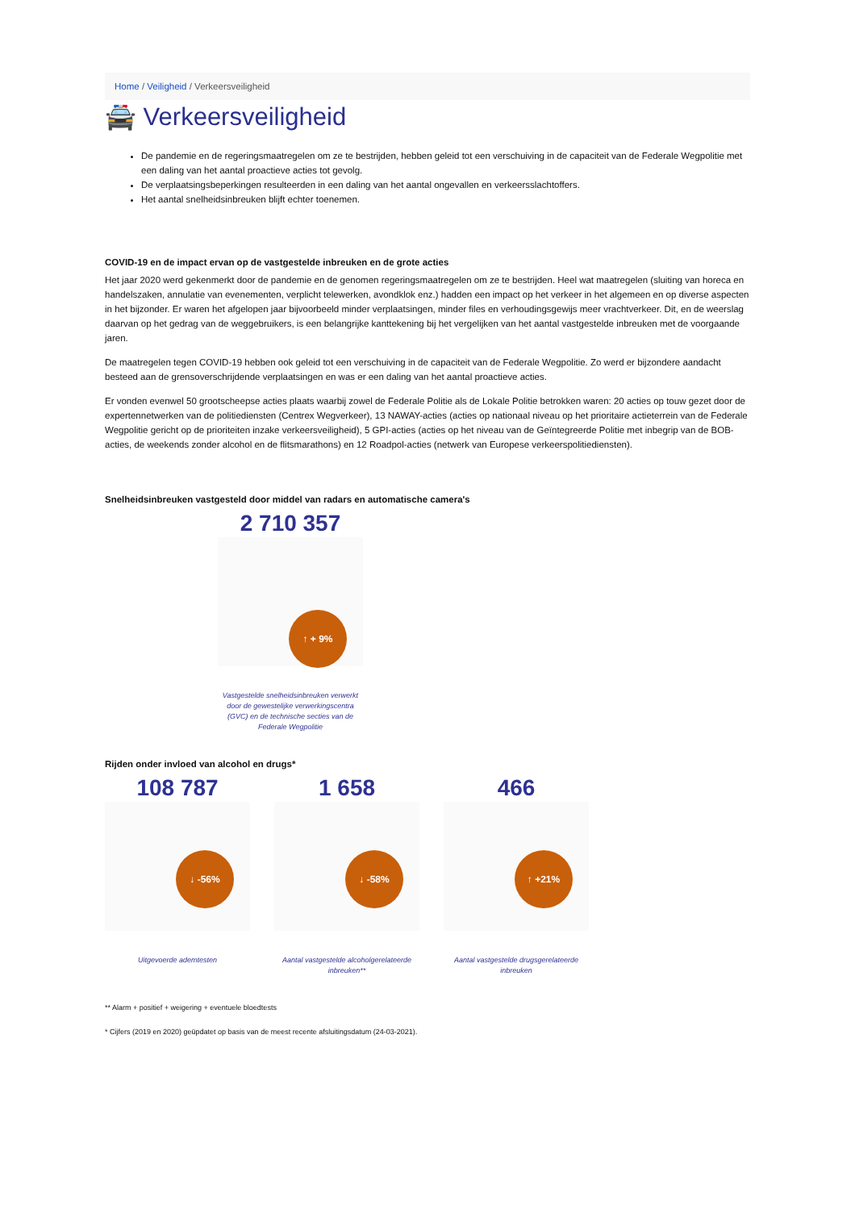Home / Veiligheid / Verkeersveiligheid
🚔 Verkeersveiligheid
De pandemie en de regeringsmaatregelen om ze te bestrijden, hebben geleid tot een verschuiving in de capaciteit van de Federale Wegpolitie met een daling van het aantal proactieve acties tot gevolg.
De verplaatsingsbeperkingen resulteerden in een daling van het aantal ongevallen en verkeersslachtoffers.
Het aantal snelheidsinbreuken blijft echter toenemen.
COVID-19 en de impact ervan op de vastgestelde inbreuken en de grote acties
Het jaar 2020 werd gekenmerkt door de pandemie en de genomen regeringsmaatregelen om ze te bestrijden. Heel wat maatregelen (sluiting van horeca en handelszaken, annulatie van evenementen, verplicht telewerken, avondklok enz.) hadden een impact op het verkeer in het algemeen en op diverse aspecten in het bijzonder. Er waren het afgelopen jaar bijvoorbeeld minder verplaatsingen, minder files en verhoudingsgewijs meer vrachtverkeer. Dit, en de weerslag daarvan op het gedrag van de weggebruikers, is een belangrijke kanttekening bij het vergelijken van het aantal vastgestelde inbreuken met de voorgaande jaren.
De maatregelen tegen COVID-19 hebben ook geleid tot een verschuiving in de capaciteit van de Federale Wegpolitie. Zo werd er bijzondere aandacht besteed aan de grensoverschrijdende verplaatsingen en was er een daling van het aantal proactieve acties.
Er vonden evenwel 50 grootscheepse acties plaats waarbij zowel de Federale Politie als de Lokale Politie betrokken waren: 20 acties op touw gezet door de expertennetwerken van de politiediensten (Centrex Wegverkeer), 13 NAWAY-acties (acties op nationaal niveau op het prioritaire actieterrein van de Federale Wegpolitie gericht op de prioriteiten inzake verkeersveiligheid), 5 GPI-acties (acties op het niveau van de Geïntegreerde Politie met inbegrip van de BOB-acties, de weekends zonder alcohol en de flitsmarathons) en 12 Roadpol-acties (netwerk van Europese verkeerspolitiediensten).
Snelheidsinbreuken vastgesteld door middel van radars en automatische camera's
2 710 357
↑ + 9%
Vastgestelde snelheidsinbreuken verwerkt door de gewestelijke verwerkingscentra (GVC) en de technische secties van de Federale Wegpolitie
Rijden onder invloed van alcohol en drugs*
108 787
↓ -56%
Uitgevoerde ademtesten
1 658
↓ -58%
Aantal vastgestelde alcoholgerelateerde inbreuken**
466
↑ +21%
Aantal vastgestelde drugsgerelateerde inbreuken
** Alarm + positief + weigering + eventuele bloedtests
* Cijfers (2019 en 2020) geüpdatet op basis van de meest recente afsluitingsdatum (24-03-2021).